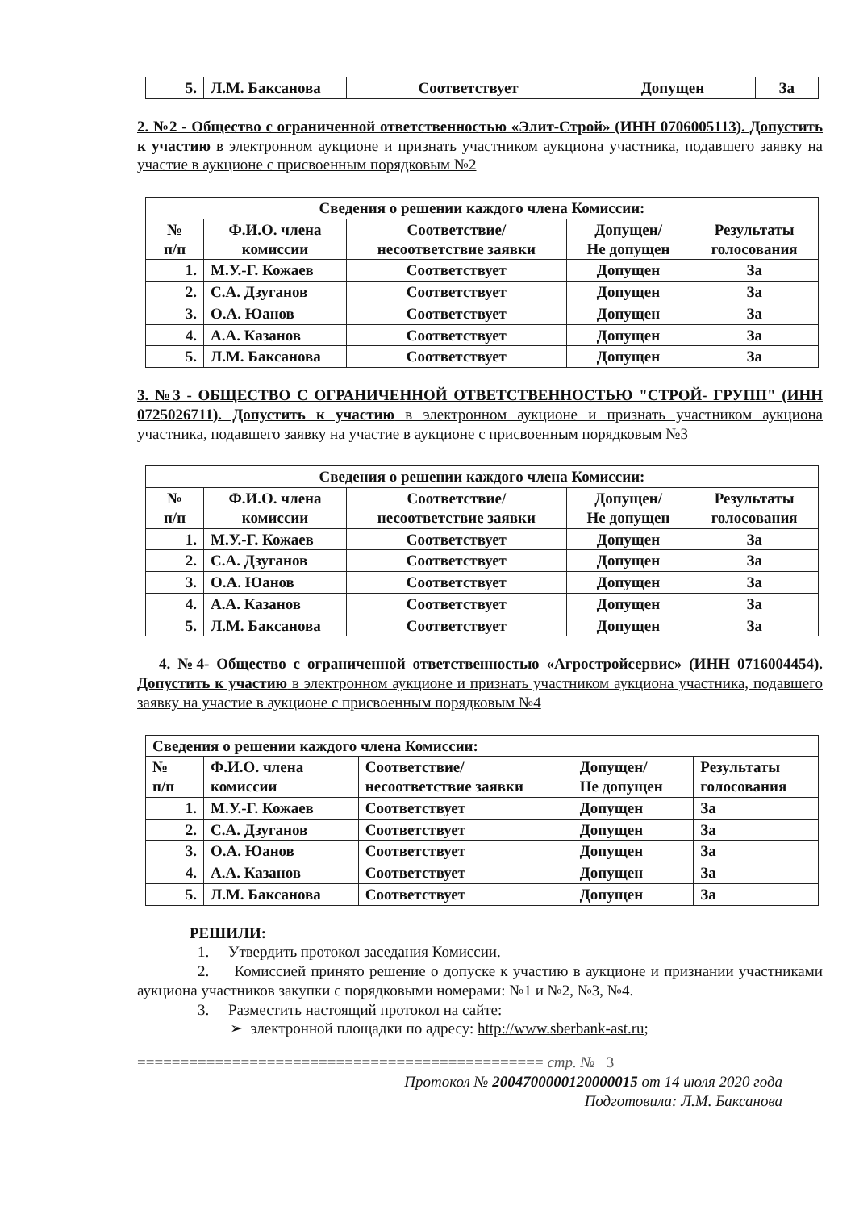| 5. | Л.М. Баксанова | Соответствует | Допущен | За |
2. №2 - Общество с ограниченной ответственностью «Элит-Строй» (ИНН 0706005113). Допустить к участию в электронном аукционе и признать участником аукциона участника, подавшего заявку на участие в аукционе с присвоенным порядковым №2
| Сведения о решении каждого члена Комиссии: | | | | |
| --- | --- | --- | --- | --- |
| № п/п | Ф.И.О. члена комиссии | Соответствие/ несоответствие заявки | Допущен/ Не допущен | Результаты голосования |
| 1. | М.У.-Г. Кожаев | Соответствует | Допущен | За |
| 2. | С.А. Дзуганов | Соответствует | Допущен | За |
| 3. | О.А. Юанов | Соответствует | Допущен | За |
| 4. | А.А. Казанов | Соответствует | Допущен | За |
| 5. | Л.М. Баксанова | Соответствует | Допущен | За |
3. №3 - ОБЩЕСТВО С ОГРАНИЧЕННОЙ ОТВЕТСТВЕННОСТЬЮ "СТРОЙ- ГРУПП" (ИНН 0725026711). Допустить к участию в электронном аукционе и признать участником аукциона участника, подавшего заявку на участие в аукционе с присвоенным порядковым №3
| Сведения о решении каждого члена Комиссии: | | | | |
| --- | --- | --- | --- | --- |
| № п/п | Ф.И.О. члена комиссии | Соответствие/ несоответствие заявки | Допущен/ Не допущен | Результаты голосования |
| 1. | М.У.-Г. Кожаев | Соответствует | Допущен | За |
| 2. | С.А. Дзуганов | Соответствует | Допущен | За |
| 3. | О.А. Юанов | Соответствует | Допущен | За |
| 4. | А.А. Казанов | Соответствует | Допущен | За |
| 5. | Л.М. Баксанова | Соответствует | Допущен | За |
4. №4- Общество с ограниченной ответственностью «Агростройсервис» (ИНН 0716004454). Допустить к участию в электронном аукционе и признать участником аукциона участника, подавшего заявку на участие в аукционе с присвоенным порядковым №4
| Сведения о решении каждого члена Комиссии: | | | | |
| --- | --- | --- | --- | --- |
| № п/п | Ф.И.О. члена комиссии | Соответствие/ несоответствие заявки | Допущен/ Не допущен | Результаты голосования |
| 1. | М.У.-Г. Кожаев | Соответствует | Допущен | За |
| 2. | С.А. Дзуганов | Соответствует | Допущен | За |
| 3. | О.А. Юанов | Соответствует | Допущен | За |
| 4. | А.А. Казанов | Соответствует | Допущен | За |
| 5. | Л.М. Баксанова | Соответствует | Допущен | За |
РЕШИЛИ:
1. Утвердить протокол заседания Комиссии.
2. Комиссией принято решение о допуске к участию в аукционе и признании участниками аукциона участников закупки с порядковыми номерами: №1 и №2, №3, №4.
3. Разместить настоящий протокол на сайте:
➢ электронной площадки по адресу: http://www.sberbank-ast.ru;
=============================================== стр. № 3
Протокол № 2004700000120000015 от 14 июля 2020 года
Подготовила: Л.М. Баксанова